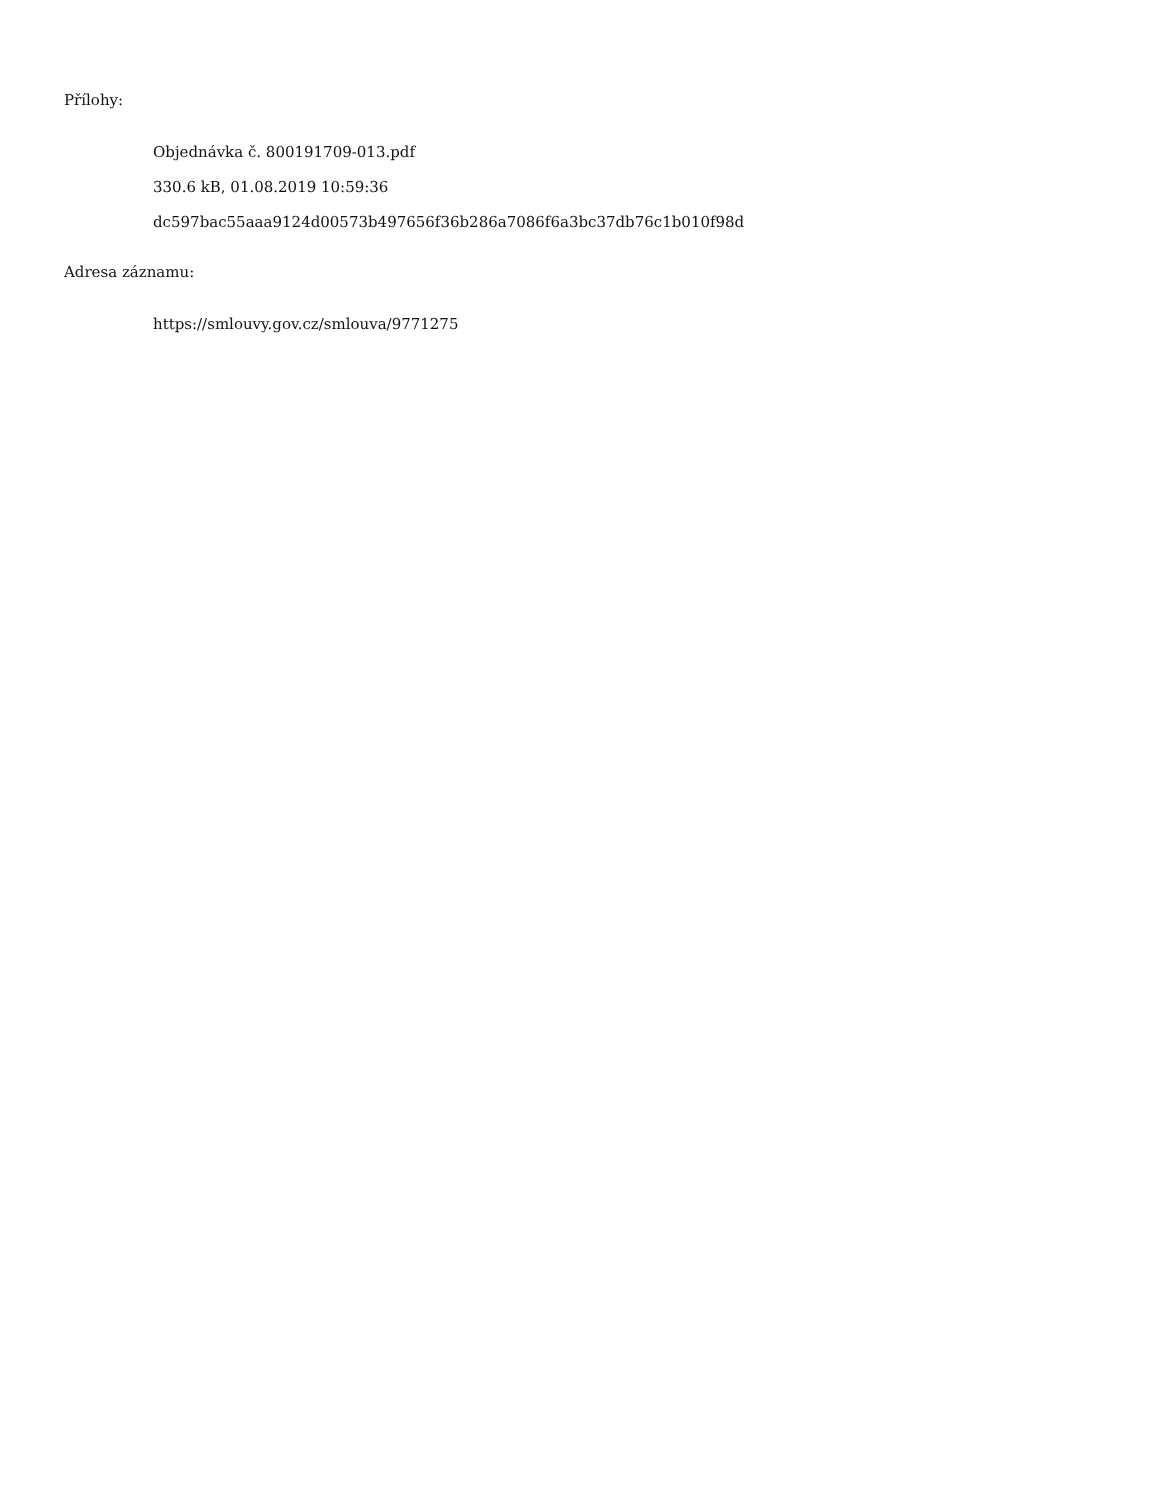Přílohy:
Objednávka č. 800191709-013.pdf
330.6 kB, 01.08.2019 10:59:36
dc597bac55aaa9124d00573b497656f36b286a7086f6a3bc37db76c1b010f98d
Adresa záznamu:
https://smlouvy.gov.cz/smlouva/9771275